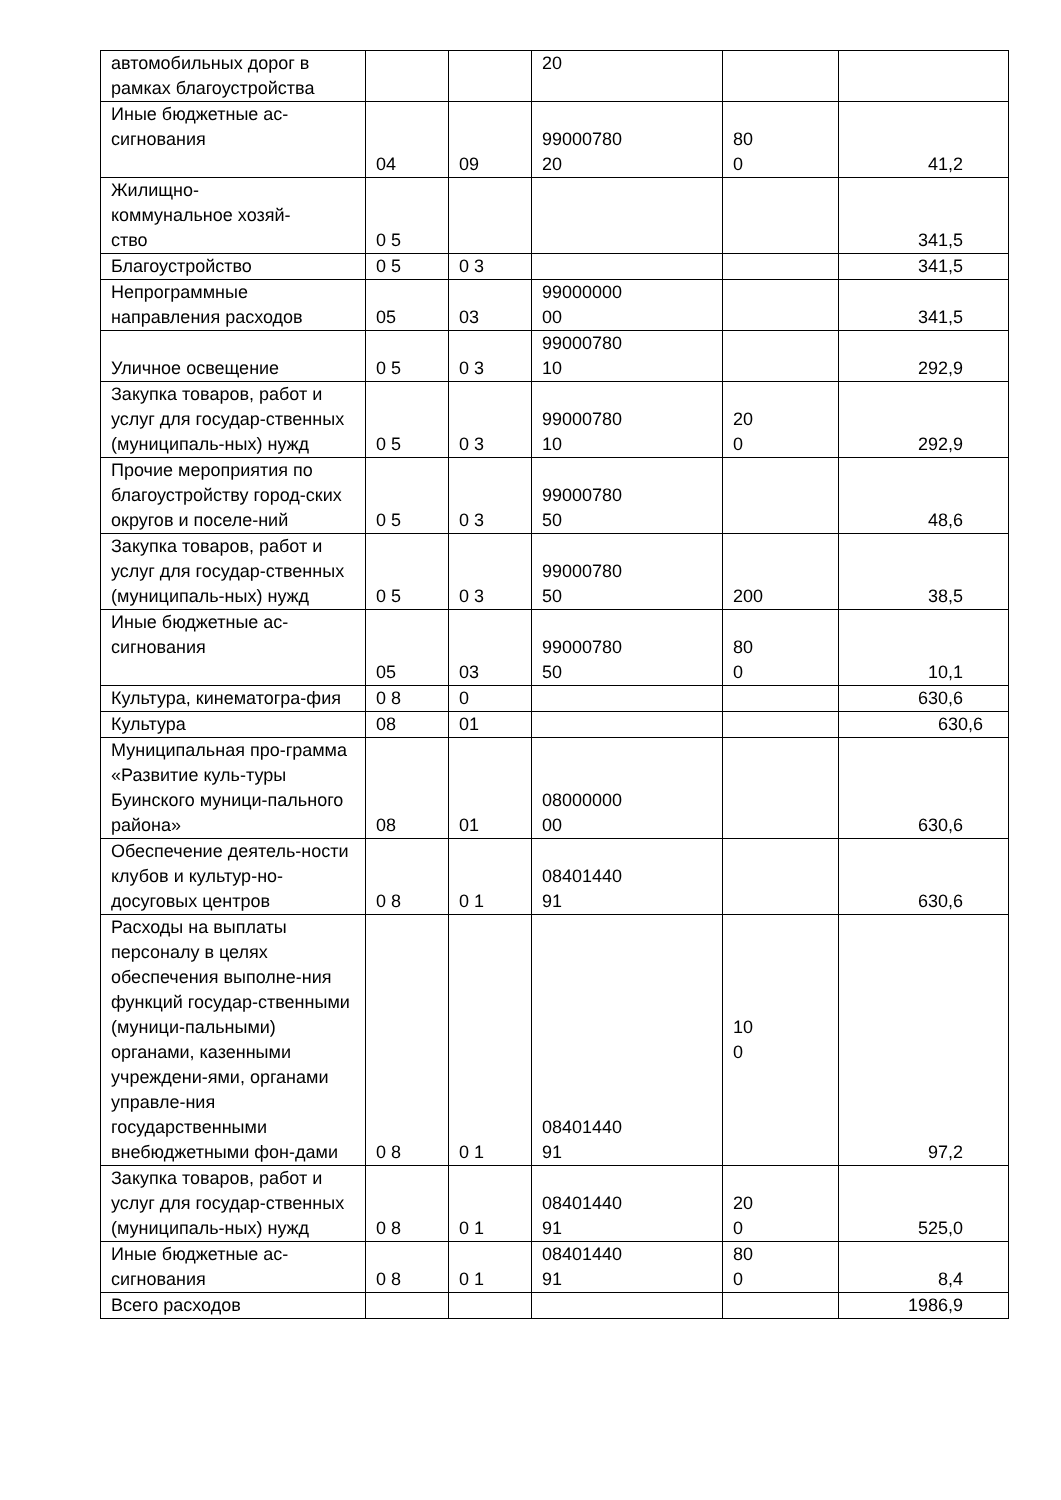| автомобильных дорог в рамках благоустройства | | | 20 | | |
| Иные бюджетные ас- сигнования | 04 | 09 | 99000780 20 | 80 0 | 41,2 |
| Жилищно- коммунальное хозяй- ство | 0 5 | | | | 341,5 |
| Благоустройство | 0 5 | 0 3 | | | 341,5 |
| Непрограммные направления расходов | 05 | 03 | 99000000 00 | | 341,5 |
| Уличное освещение | 0 5 | 0 3 | 99000780 10 | | 292,9 |
| Закупка товаров, работ и услуг для государ-ственных (муниципаль-ных) нужд | 0 5 | 0 3 | 99000780 10 | 20 0 | 292,9 |
| Прочие мероприятия по благоустройству город-ских округов и поселе-ний | 0 5 | 0 3 | 99000780 50 | | 48,6 |
| Закупка товаров, работ и услуг для государ-ственных (муниципаль-ных) нужд | 0 5 | 0 3 | 99000780 50 | 200 | 38,5 |
| Иные бюджетные ас- сигнования | 05 | 03 | 99000780 50 | 80 0 | 10,1 |
| Культура, кинематогра-фия | 0 8 | 0 | | | 630,6 |
| Культура | 08 | 01 | | | 630,6 |
| Муниципальная про-грамма «Развитие куль-туры Буинского муници-пального района» | 08 | 01 | 08000000 00 | | 630,6 |
| Обеспечение деятель-ности клубов и культур-но-досуговых центров | 0 8 | 0 1 | 08401440 91 | | 630,6 |
| Расходы на выплаты персоналу в целях обеспечения выполне-ния функций государ-ственными (муници-пальными) органами, казенными учреждени-ями, органами управле-ния государственными внебюджетными фон-дами | 0 8 | 0 1 | 08401440 91 | 10 0 | 97,2 |
| Закупка товаров, работ и услуг для государ-ственных (муниципаль-ных) нужд | 0 8 | 0 1 | 08401440 91 | 20 0 | 525,0 |
| Иные бюджетные ас-сигнования | 0 8 | 0 1 | 08401440 91 | 80 0 | 8,4 |
| Всего расходов | | | | | 1986,9 |